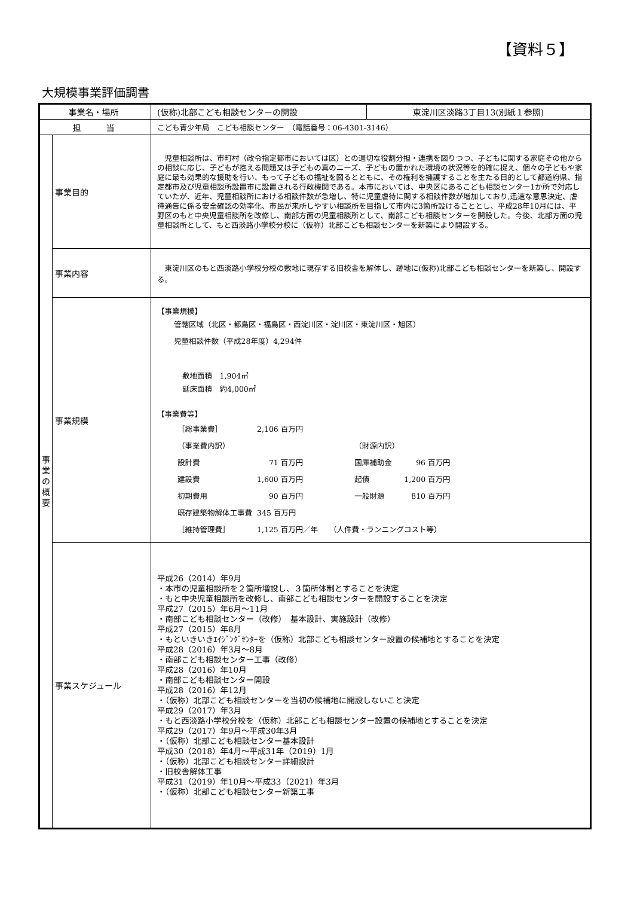【資料５】
大規模事業評価調書
| 事業名・場所 | | (仮称)北部こども相談センターの開設 | 東淀川区淡路3丁目13(別紙１参照) |
| 担 当 | | こども青少年局 こども相談センター （電話番号：06-4301-3146） | |
| 事 業 の 概 要 | 事業目的 | 児童相談所は、市町村（政令指定都市においては区）との適切な役割分担・連携を図りつつ、子どもに関する家庭その他からの相談に応じ、子どもが抱える問題又は子どもの真のニーズ、子どもの置かれた環境の状況等を的確に捉え、個々の子どもや家庭に最も効果的な援助を行い、もって子どもの福祉を図るとともに、その権利を擁護することを主たる目的として都道府県、指定都市及び児童相談所設置市に設置される行政機関である。本市においては、中央区にあるこども相談センター1か所で対応していたが、近年、児童相談所における相談件数が急増し、特に児童虐待に関する相談件数が増加しており,迅速な意思決定、虐待通告に係る安全確認の効率化、市民が来所しやすい相談所を目指して市内に3箇所設けることとし、平成28年10月には、平野区のもと中央児童相談所を改修し、南部方面の児童相談所として、南部こども相談センターを開設した。今後、北部方面の児童相談所として、もと西淡路小学校分校に（仮称）北部こども相談センターを新築により開設する。 | |
| | 事業内容 | 東淀川区のもと西淡路小学校分校の敷地に現存する旧校舎を解体し、跡地に(仮称)北部こども相談センターを新築し、開設する。 | |
| | 事業規模 | 【事業規模】 管轄区域（北区・都島区・福島区・西淀川区・淀川区・東淀川区・旭区） 児童相談件数（平成28年度）4,294件 敷地面積 1,904㎡ 延床面積 約4,000㎡ 【事業費等】 / ［総事業費］ / 2,106 百万円 / / / / / （事業費内訳） / / / （財源内訳） / / / 設計費 / 71 百万円 / / 国庫補助金 / 96 百万円 / / 建設費 / 1,600 百万円 / / 起債 / 1,200 百万円 / / 初期費用 / 90 百万円 / / 一般財源 / 810 百万円 / / 既存建築物解体工事費 / 345 百万円 / / / / / ［維持管理費］ / 1,125 百万円／年 （人件費・ランニングコスト等） / / / / | |
| | 事業スケジュール | 平成26（2014）年9月 ・本市の児童相談所を２箇所増設し、３箇所体制とすることを決定 ・もと中央児童相談所を改修し、南部こども相談センターを開設することを決定 平成27（2015）年6月～11月 ・南部こども相談センター（改修） 基本設計、実施設計（改修） 平成27（2015）年8月 ・もといきいきｴｲｼﾞﾝｸﾞｾﾝﾀｰを（仮称）北部こども相談センター設置の候補地とすることを決定 平成28（2016）年3月～8月 ・南部こども相談センター工事（改修） 平成28（2016）年10月 ・南部こども相談センター開設 平成28（2016）年12月 ・（仮称）北部こども相談センターを当初の候補地に開設しないこと決定 平成29（2017）年3月 ・もと西淡路小学校分校を（仮称）北部こども相談センター設置の候補地とすることを決定 平成29（2017）年9月～平成30年3月 ・（仮称）北部こども相談センター基本設計 平成30（2018）年4月～平成31年（2019）1月 ・（仮称）北部こども相談センター詳細設計 ・旧校舎解体工事 平成31（2019）年10月～平成33（2021）年3月 ・（仮称）北部こども相談センター新築工事 | |